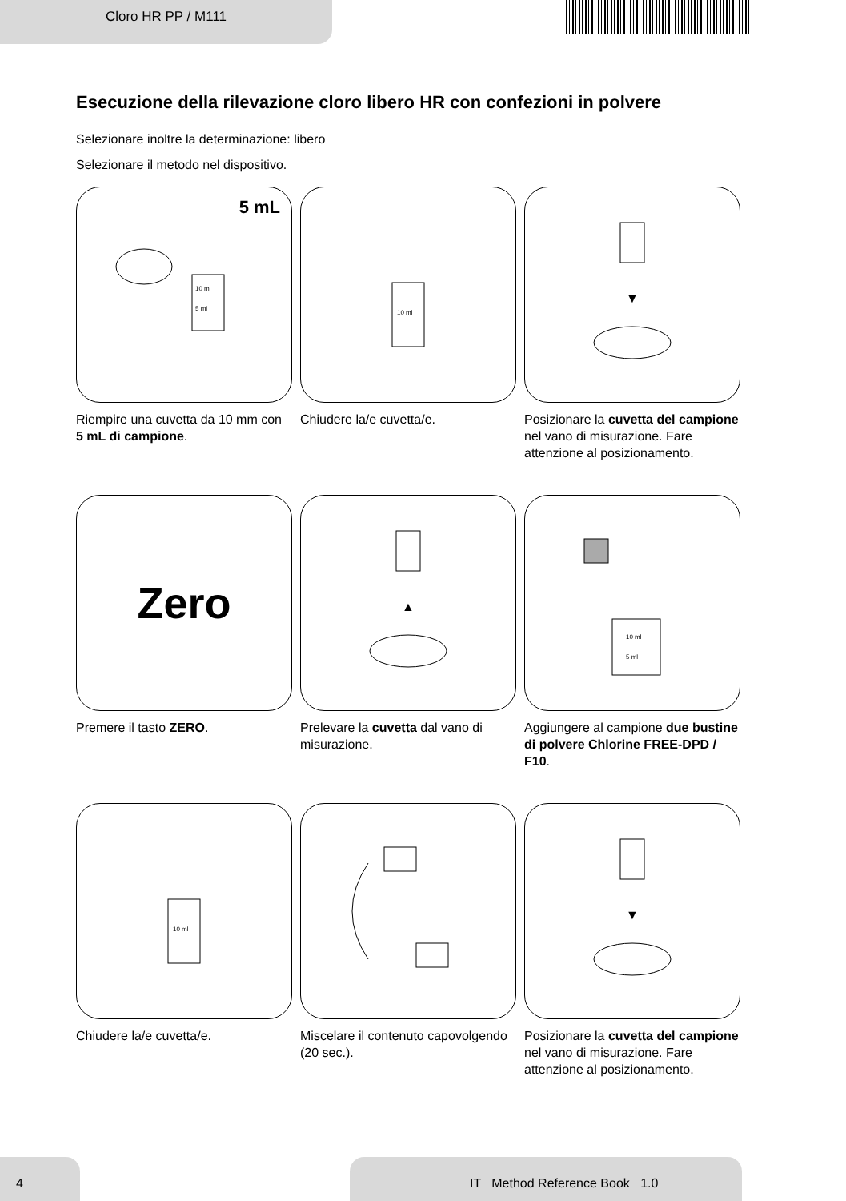Cloro HR PP / M111
Esecuzione della rilevazione cloro libero HR con confezioni in polvere
Selezionare inoltre la determinazione: libero
Selezionare il metodo nel dispositivo.
5 mL
10 ml
5 ml
Riempire una cuvetta da 10 mm con 5 mL di campione.
10 ml
Chiudere la/e cuvetta/e.
▼
Posizionare la cuvetta del campione nel vano di misurazione. Fare attenzione al posizionamento.
Zero
Premere il tasto ZERO.
▲
Prelevare la cuvetta dal vano di misurazione.
10 ml
5 ml
Aggiungere al campione due bustine di polvere Chlorine FREE-DPD / F10.
10 ml
Chiudere la/e cuvetta/e.
Miscelare il contenuto capovolgendo (20 sec.).
▼
Posizionare la cuvetta del campione nel vano di misurazione. Fare attenzione al posizionamento.
4 IT Method Reference Book 1.0